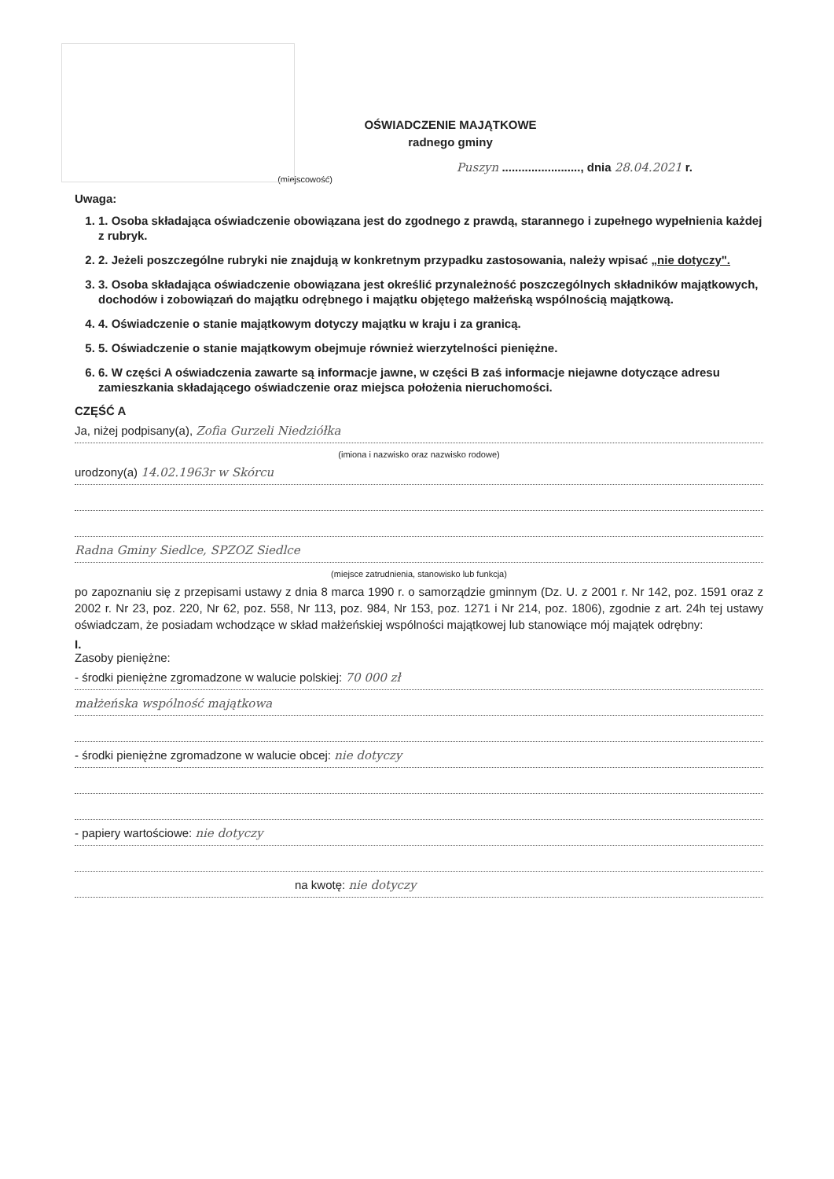OŚWIADCZENIE MAJĄTKOWE
radnego gminy
Puszyn ........................, dnia 28.04.2021 r.
(miejscowość)
Uwaga:
1. 1. Osoba składająca oświadczenie obowiązana jest do zgodnego z prawdą, starannego i zupełnego wypełnienia każdej z rubryk.
2. 2. Jeżeli poszczególne rubryki nie znajdują w konkretnym przypadku zastosowania, należy wpisać „nie dotyczy".
3. 3. Osoba składająca oświadczenie obowiązana jest określić przynależność poszczególnych składników majątkowych, dochodów i zobowiązań do majątku odrębnego i majątku objętego małżeńską wspólnością majątkową.
4. 4. Oświadczenie o stanie majątkowym dotyczy majątku w kraju i za granicą.
5. 5. Oświadczenie o stanie majątkowym obejmuje również wierzytelności pieniężne.
6. 6. W części A oświadczenia zawarte są informacje jawne, w części B zaś informacje niejawne dotyczące adresu zamieszkania składającego oświadczenie oraz miejsca położenia nieruchomości.
CZĘŚĆ A
Ja, niżej podpisany(a), Zofia Gurzeli Niedziółka
(imiona i nazwisko oraz nazwisko rodowe)
urodzony(a) 14.02.1963r w Skórcu
Radna Gminy Siedlce, SPZOZ Siedlce
(miejsce zatrudnienia, stanowisko lub funkcja)
po zapoznaniu się z przepisami ustawy z dnia 8 marca 1990 r. o samorządzie gminnym (Dz. U. z 2001 r. Nr 142, poz. 1591 oraz z 2002 r. Nr 23, poz. 220, Nr 62, poz. 558, Nr 113, poz. 984, Nr 153, poz. 1271 i Nr 214, poz. 1806), zgodnie z art. 24h tej ustawy oświadczam, że posiadam wchodzące w skład małżeńskiej wspólności majątkowej lub stanowiące mój majątek odrębny:
I.
Zasoby pieniężne:
- środki pieniężne zgromadzone w walucie polskiej: 70 000 zł
małżeńska wspólność majątkowa
- środki pieniężne zgromadzone w walucie obcej: nie dotyczy
- papiery wartościowe: nie dotyczy
na kwotę: nie dotyczy